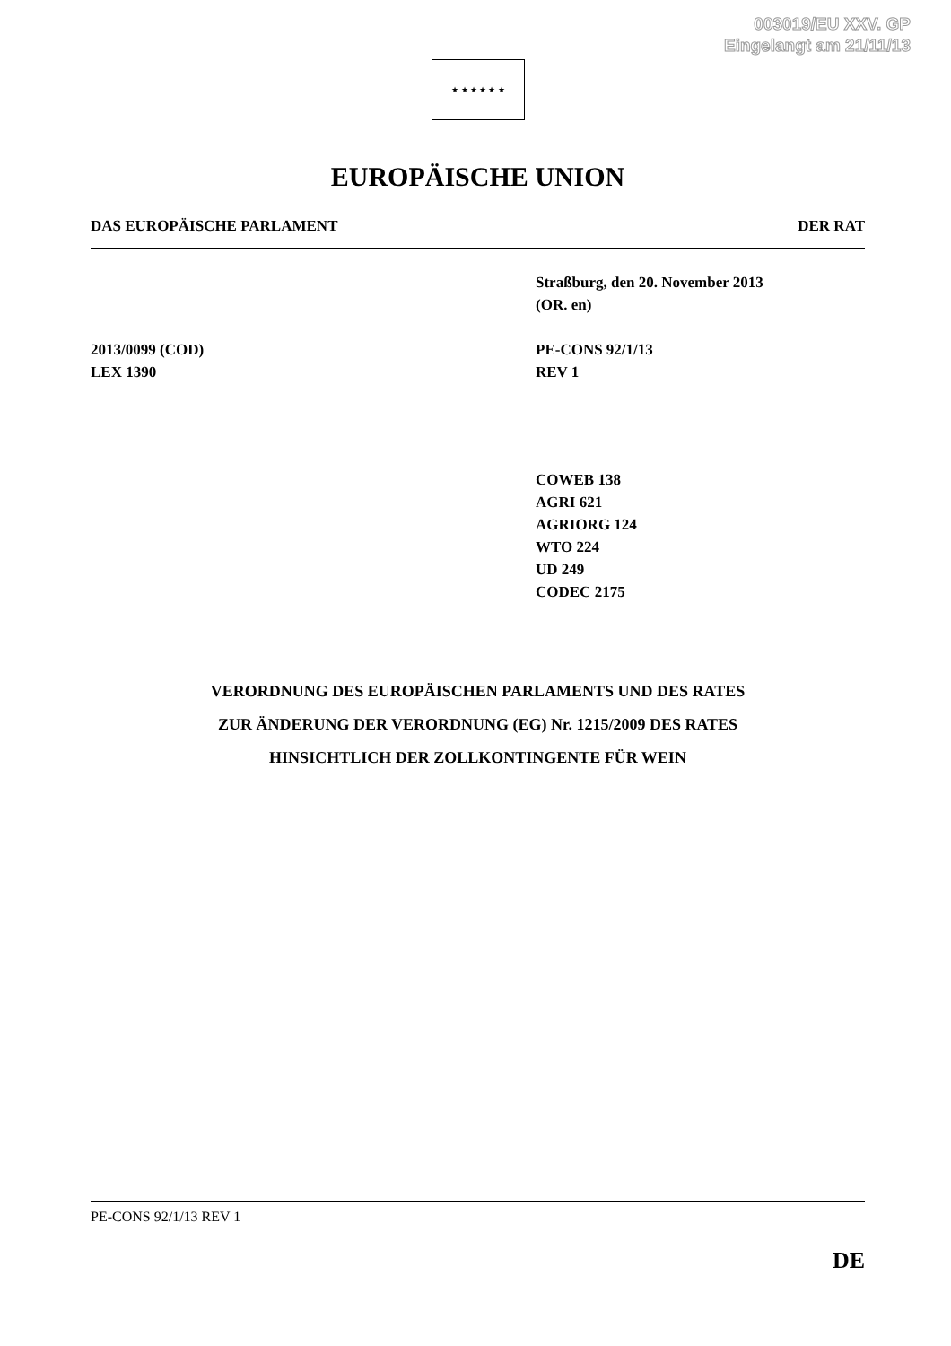003019/EU XXV. GP
Eingelangt am 21/11/13
★ ★ ★ ★ ★ ★
EUROPÄISCHE UNION
DAS EUROPÄISCHE PARLAMENT DER RAT
Straßburg, den 20. November 2013
(OR. en)
2013/0099 (COD)
LEX 1390
PE-CONS 92/1/13
REV 1
COWEB 138
AGRI 621
AGRIORG 124
WTO 224
UD 249
CODEC 2175
VERORDNUNG DES EUROPÄISCHEN PARLAMENTS UND DES RATES
ZUR ÄNDERUNG DER VERORDNUNG (EG) Nr. 1215/2009 DES RATES
HINSICHTLICH DER ZOLLKONTINGENTE FÜR WEIN
PE-CONS 92/1/13 REV 1
DE